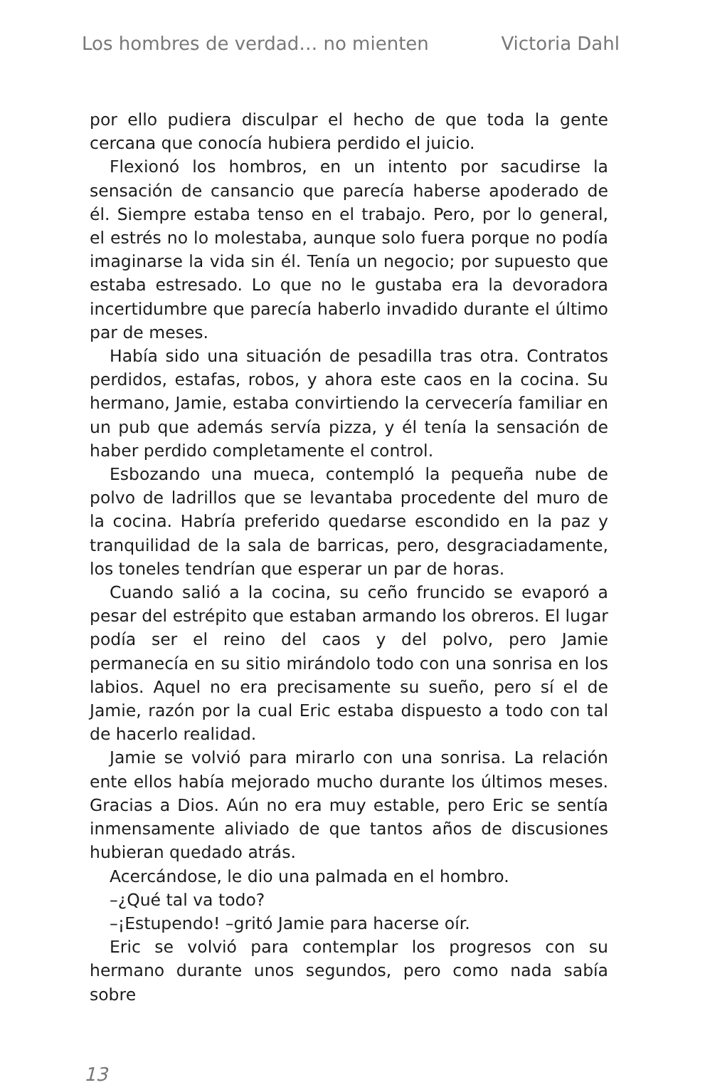Los hombres de verdad… no mienten Victoria Dahl
por ello pudiera disculpar el hecho de que toda la gente cercana que conocía hubiera perdido el juicio.
Flexionó los hombros, en un intento por sacudirse la sensación de cansancio que parecía haberse apoderado de él. Siempre estaba tenso en el trabajo. Pero, por lo general, el estrés no lo molestaba, aunque solo fuera porque no podía imaginarse la vida sin él. Tenía un negocio; por supuesto que estaba estresado. Lo que no le gustaba era la devoradora incertidumbre que parecía haberlo invadido durante el último par de meses.
Había sido una situación de pesadilla tras otra. Contratos perdidos, estafas, robos, y ahora este caos en la cocina. Su hermano, Jamie, estaba convirtiendo la cervecería familiar en un pub que además servía pizza, y él tenía la sensación de haber perdido completamente el control.
Esbozando una mueca, contempló la pequeña nube de polvo de ladrillos que se levantaba procedente del muro de la cocina. Habría preferido quedarse escondido en la paz y tranquilidad de la sala de barricas, pero, desgraciadamente, los toneles tendrían que esperar un par de horas.
Cuando salió a la cocina, su ceño fruncido se evaporó a pesar del estrépito que estaban armando los obreros. El lugar podía ser el reino del caos y del polvo, pero Jamie permanecía en su sitio mirándolo todo con una sonrisa en los labios. Aquel no era precisamente su sueño, pero sí el de Jamie, razón por la cual Eric estaba dispuesto a todo con tal de hacerlo realidad.
Jamie se volvió para mirarlo con una sonrisa. La relación ente ellos había mejorado mucho durante los últimos meses. Gracias a Dios. Aún no era muy estable, pero Eric se sentía inmensamente aliviado de que tantos años de discusiones hubieran quedado atrás.
Acercándose, le dio una palmada en el hombro.
–¿Qué tal va todo?
–¡Estupendo! –gritó Jamie para hacerse oír.
Eric se volvió para contemplar los progresos con su hermano durante unos segundos, pero como nada sabía sobre
13